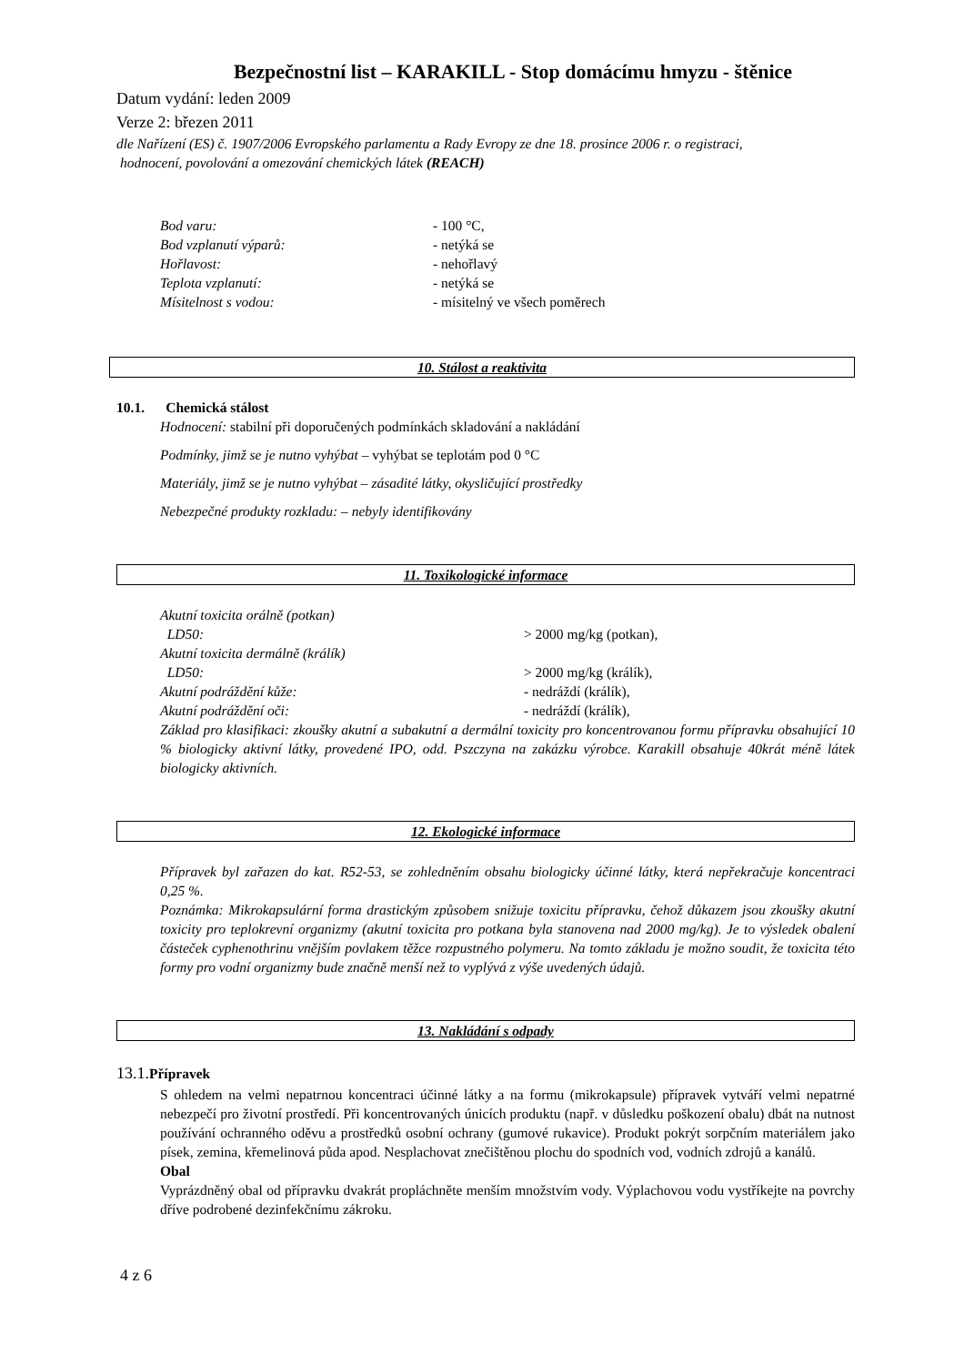Bezpečnostní list – KARAKILL - Stop domácímu hmyzu - štěnice
Datum vydání: leden 2009
Verze 2: březen 2011
dle Nařízení (ES) č. 1907/2006 Evropského parlamentu a Rady Evropy ze dne 18. prosince 2006 r. o registraci,
hodnocení, povolování a omezování chemických látek (REACH)
Bod varu: - 100 °C,
Bod vzplanutí výparů: - netýká se
Hořlavost: - nehořlavý
Teplota vzplanutí: - netýká se
Mísitelnost s vodou: - mísitelný ve všech poměrech
10. Stálost a reaktivita
10.1. Chemická stálost
Hodnocení: stabilní při doporučených podmínkách skladování a nakládání
Podmínky, jimž se je nutno vyhýbat – vyhýbat se teplotám pod 0 °C
Materiály, jimž se je nutno vyhýbat – zásadité látky, okysličující prostředky
Nebezpečné produkty rozkladu: – nebyly identifikovány
11. Toxikologické informace
Akutní toxicita orálně (potkan)
LD50: > 2000 mg/kg (potkan),
Akutní toxicita dermálně (králík)
LD50: > 2000 mg/kg (králík),
Akutní podráždění kůže: - nedráždí (králík),
Akutní podráždění oči: - nedráždí (králík),
Základ pro klasifikaci: zkoušky akutní a subakutní a dermální toxicity pro koncentrovanou formu přípravku obsahující 10 % biologicky aktivní látky, provedené IPO, odd. Pszczyna na zakázku výrobce. Karakill obsahuje 40krát méně látek biologicky aktivních.
12. Ekologické informace
Přípravek byl zařazen do kat. R52-53, se zohledněním obsahu biologicky účinné látky, která nepřekračuje koncentraci 0,25 %.
Poznámka: Mikrokapsulární forma drastickým způsobem snižuje toxicitu přípravku, čehož důkazem jsou zkoušky akutní toxicity pro teplokrevní organizmy (akutní toxicita pro potkana byla stanovena nad 2000 mg/kg). Je to výsledek obalení částeček cyphenothrinu vnějším povlakem těžce rozpustného polymeru. Na tomto základu je možno soudit, že toxicita této formy pro vodní organizmy bude značně menší než to vyplývá z výše uvedených údajů.
13. Nakládání s odpady
13.1. Přípravek
S ohledem na velmi nepatrnou koncentraci účinné látky a na formu (mikrokapsule) přípravek vytváří velmi nepatrné nebezpečí pro životní prostředí. Při koncentrovaných únicích produktu (např. v důsledku poškození obalu) dbát na nutnost používání ochranného oděvu a prostředků osobní ochrany (gumové rukavice). Produkt pokrýt sorpčním materiálem jako písek, zemina, křemelinová půda apod. Nesplachovat znečištěnou plochu do spodních vod, vodních zdrojů a kanálů.
Obal
Vyprázdněný obal od přípravku dvakrát propláchněte menším množstvím vody. Výplachovou vodu vystříkejte na povrchy dříve podrobené dezinfekčnímu zákroku.
4 z 6